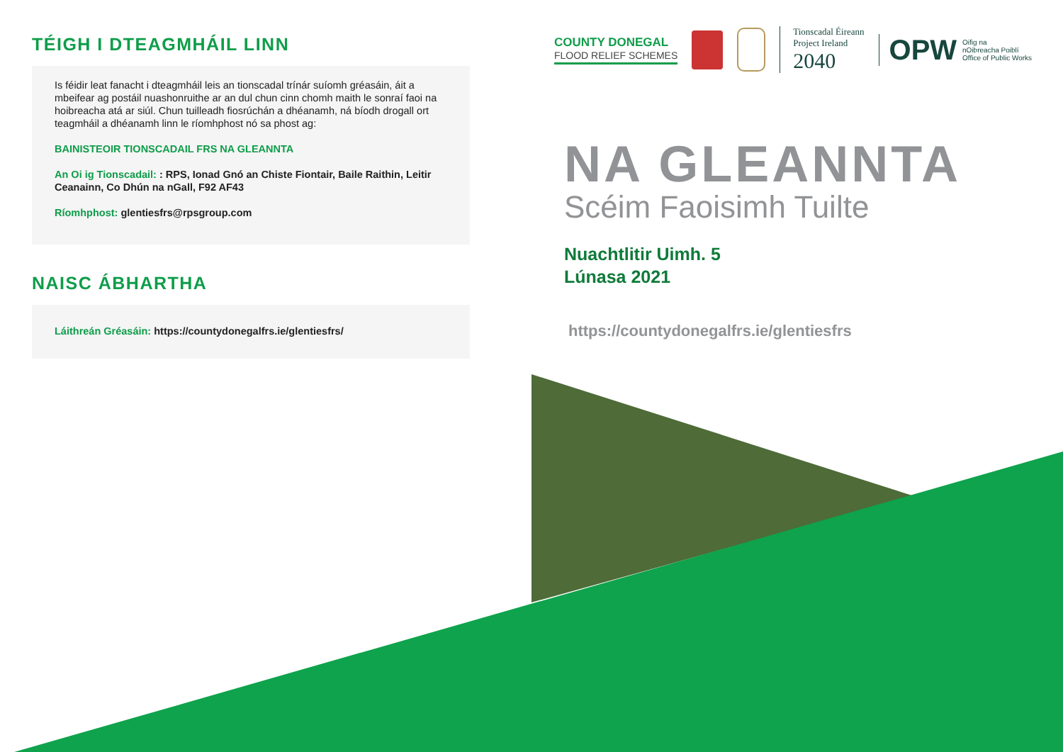TÉIGH I DTEAGMHÁIL LINN
Is féidir leat fanacht i dteagmháil leis an tionscadal trínár suíomh gréasáin, áit a mbeifear ag postáil nuashonruithe ar an dul chun cinn chomh maith le sonraí faoi na hoibreacha atá ar siúl. Chun tuilleadh fiosrúchán a dhéanamh, ná bíodh drogall ort teagmháil a dhéanamh linn le ríomhphost nó sa phost ag:
BAINISTEOIR TIONSCADAIL FRS NA GLEANNTA
An Oi ig Tionscadail: : RPS, Ionad Gnó an Chiste Fiontair, Baile Raithin, Leitir Ceanainn, Co Dhún na nGall, F92 AF43
Ríomhphost: glentiesfrs@rpsgroup.com
NAISC ÁBHARTHA
Láithreán Gréasáin: https://countydonegalfrs.ie/glentiesfrs/
COUNTY DONEGAL
FLOOD RELIEF SCHEMES
Tionscadal Éireann
Project Ireland
2040
OPW Oifig na
nOibreacha Poiblí
Office of Public Works
NA GLEANNTA
Scéim Faoisimh Tuilte
Nuachtlitir Uimh. 5
Lúnasa 2021
https://countydonegalfrs.ie/glentiesfrs